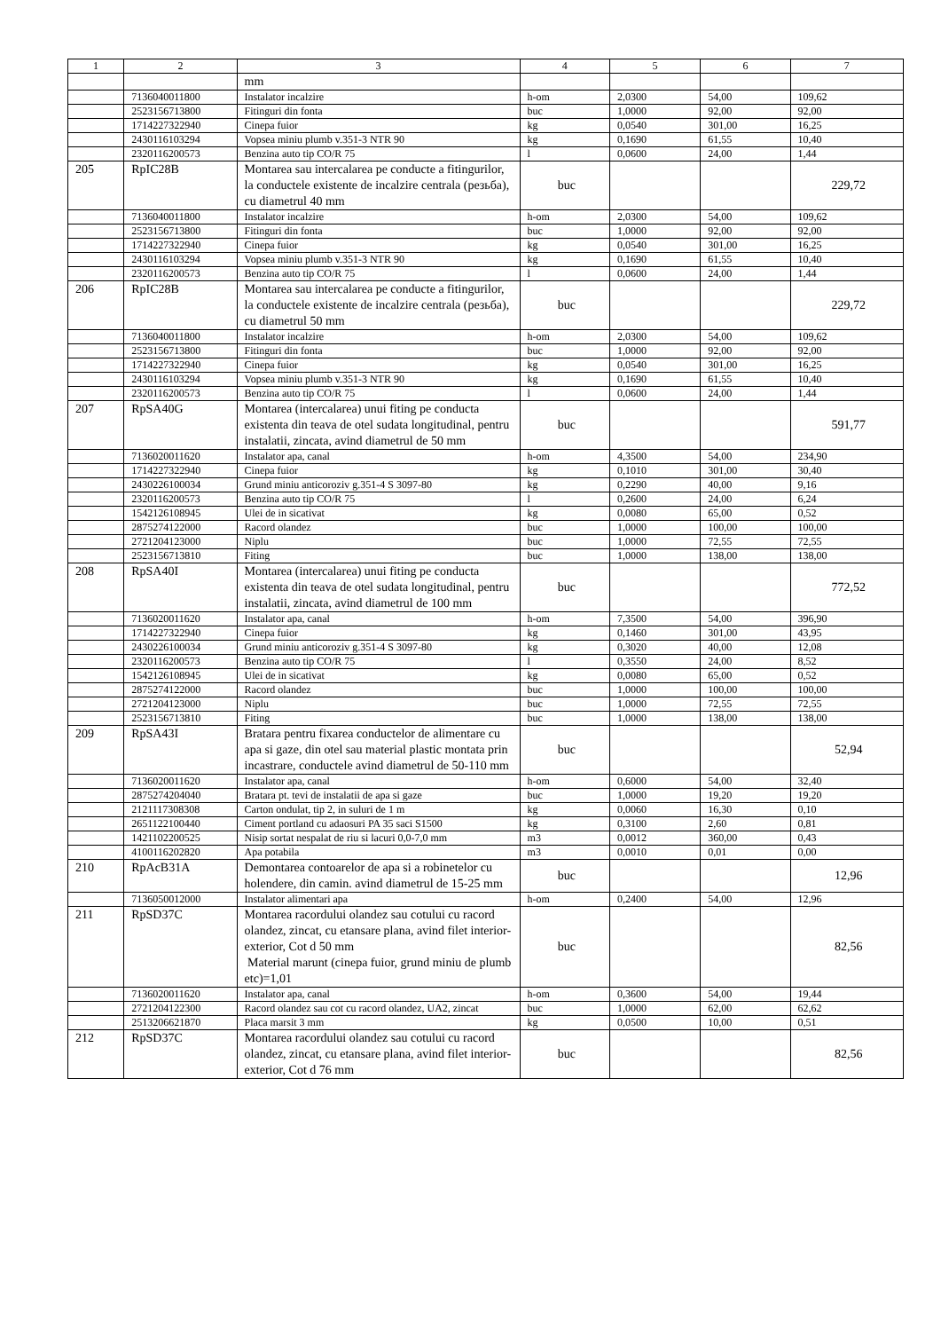| 1 | 2 | 3 | 4 | 5 | 6 | 7 |
| --- | --- | --- | --- | --- | --- | --- |
| | | mm | | | | |
| | 7136040011800 | Instalator incalzire | h-om | 2,0300 | 54,00 | 109,62 |
| | 2523156713800 | Fitinguri din fonta | buc | 1,0000 | 92,00 | 92,00 |
| | 1714227322940 | Cinepa fuior | kg | 0,0540 | 301,00 | 16,25 |
| | 2430116103294 | Vopsea miniu plumb v.351-3 NTR 90 | kg | 0,1690 | 61,55 | 10,40 |
| | 2320116200573 | Benzina auto tip CO/R 75 | l | 0,0600 | 24,00 | 1,44 |
| 205 | RpIC28B | Montarea sau intercalarea pe conducte a fitingurilor, la conductele existente de incalzire centrala (резьба), cu diametrul 40 mm | buc | | | 229,72 |
| | 7136040011800 | Instalator incalzire | h-om | 2,0300 | 54,00 | 109,62 |
| | 2523156713800 | Fitinguri din fonta | buc | 1,0000 | 92,00 | 92,00 |
| | 1714227322940 | Cinepa fuior | kg | 0,0540 | 301,00 | 16,25 |
| | 2430116103294 | Vopsea miniu plumb v.351-3 NTR 90 | kg | 0,1690 | 61,55 | 10,40 |
| | 2320116200573 | Benzina auto tip CO/R 75 | l | 0,0600 | 24,00 | 1,44 |
| 206 | RpIC28B | Montarea sau intercalarea pe conducte a fitingurilor, la conductele existente de incalzire centrala (резьба), cu diametrul 50 mm | buc | | | 229,72 |
| | 7136040011800 | Instalator incalzire | h-om | 2,0300 | 54,00 | 109,62 |
| | 2523156713800 | Fitinguri din fonta | buc | 1,0000 | 92,00 | 92,00 |
| | 1714227322940 | Cinepa fuior | kg | 0,0540 | 301,00 | 16,25 |
| | 2430116103294 | Vopsea miniu plumb v.351-3 NTR 90 | kg | 0,1690 | 61,55 | 10,40 |
| | 2320116200573 | Benzina auto tip CO/R 75 | l | 0,0600 | 24,00 | 1,44 |
| 207 | RpSA40G | Montarea (intercalarea) unui fiting pe conducta existenta din teava de otel sudata longitudinal, pentru instalatii, zincata, avind diametrul de 50 mm | buc | | | 591,77 |
| | 7136020011620 | Instalator apa, canal | h-om | 4,3500 | 54,00 | 234,90 |
| | 1714227322940 | Cinepa fuior | kg | 0,1010 | 301,00 | 30,40 |
| | 2430226100034 | Grund miniu anticoroziv g.351-4 S 3097-80 | kg | 0,2290 | 40,00 | 9,16 |
| | 2320116200573 | Benzina auto tip CO/R 75 | l | 0,2600 | 24,00 | 6,24 |
| | 1542126108945 | Ulei de in sicativat | kg | 0,0080 | 65,00 | 0,52 |
| | 2875274122000 | Racord olandez | buc | 1,0000 | 100,00 | 100,00 |
| | 2721204123000 | Niplu | buc | 1,0000 | 72,55 | 72,55 |
| | 2523156713810 | Fiting | buc | 1,0000 | 138,00 | 138,00 |
| 208 | RpSA40I | Montarea (intercalarea) unui fiting pe conducta existenta din teava de otel sudata longitudinal, pentru instalatii, zincata, avind diametrul de 100 mm | buc | | | 772,52 |
| | 7136020011620 | Instalator apa, canal | h-om | 7,3500 | 54,00 | 396,90 |
| | 1714227322940 | Cinepa fuior | kg | 0,1460 | 301,00 | 43,95 |
| | 2430226100034 | Grund miniu anticoroziv g.351-4 S 3097-80 | kg | 0,3020 | 40,00 | 12,08 |
| | 2320116200573 | Benzina auto tip CO/R 75 | l | 0,3550 | 24,00 | 8,52 |
| | 1542126108945 | Ulei de in sicativat | kg | 0,0080 | 65,00 | 0,52 |
| | 2875274122000 | Racord olandez | buc | 1,0000 | 100,00 | 100,00 |
| | 2721204123000 | Niplu | buc | 1,0000 | 72,55 | 72,55 |
| | 2523156713810 | Fiting | buc | 1,0000 | 138,00 | 138,00 |
| 209 | RpSA43I | Bratara pentru fixarea conductelor de alimentare cu apa si gaze, din otel sau material plastic montata prin incastrare, conductele avind diametrul de 50-110 mm | buc | | | 52,94 |
| | 7136020011620 | Instalator apa, canal | h-om | 0,6000 | 54,00 | 32,40 |
| | 2875274204040 | Bratara pt. tevi de instalatii de apa si gaze | buc | 1,0000 | 19,20 | 19,20 |
| | 2121117308308 | Carton ondulat, tip 2, in suluri de 1 m | kg | 0,0060 | 16,30 | 0,10 |
| | 2651122100440 | Ciment portland cu adaosuri PA 35 saci S1500 | kg | 0,3100 | 2,60 | 0,81 |
| | 1421102200525 | Nisip sortat nespalat de riu si lacuri 0,0-7,0 mm | m3 | 0,0012 | 360,00 | 0,43 |
| | 4100116202820 | Apa potabila | m3 | 0,0010 | 0,01 | 0,00 |
| 210 | RpAcB31A | Demontarea contoarelor de apa si a robinetelor cu holendere, din camin. avind diametrul de 15-25 mm | buc | | | 12,96 |
| | 7136050012000 | Instalator alimentari apa | h-om | 0,2400 | 54,00 | 12,96 |
| 211 | RpSD37C | Montarea racordului olandez sau cotului cu racord olandez, zincat, cu etansare plana, avind filet interior-exterior, Cot d 50 mm Material marunt (cinepa fuior, grund miniu de plumb etc)=1,01 | buc | | | 82,56 |
| | 7136020011620 | Instalator apa, canal | h-om | 0,3600 | 54,00 | 19,44 |
| | 2721204122300 | Racord olandez sau cot cu racord olandez, UA2, zincat | buc | 1,0000 | 62,00 | 62,62 |
| | 2513206621870 | Placa marsit 3 mm | kg | 0,0500 | 10,00 | 0,51 |
| 212 | RpSD37C | Montarea racordului olandez sau cotului cu racord olandez, zincat, cu etansare plana, avind filet interior-exterior, Cot d 76 mm | buc | | | 82,56 |